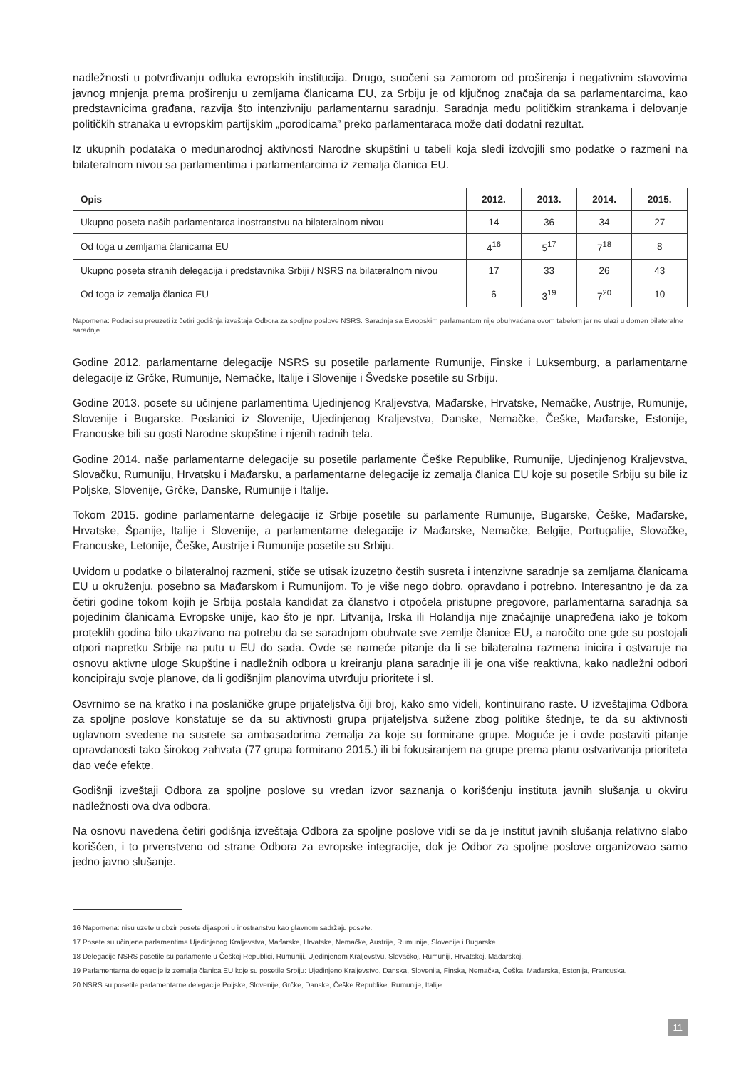nadležnosti u potvrđivanju odluka evropskih institucija. Drugo, suočeni sa zamorom od proširenja i negativnim stavovima javnog mnjenja prema proširenju u zemljama članicama EU, za Srbiju je od ključnog značaja da sa parlamentarcima, kao predstavnicima građana, razvija što intenzivniju parlamentarnu saradnju. Saradnja među političkim strankama i delovanje političkih stranaka u evropskim partijskim „porodicama” preko parlamentaraca može dati dodatni rezultat.
Iz ukupnih podataka o međunarodnoj aktivnosti Narodne skupštini u tabeli koja sledi izdvojili smo podatke o razmeni na bilateralnom nivou sa parlamentima i parlamentarcima iz zemalja članica EU.
| Opis | 2012. | 2013. | 2014. | 2015. |
| --- | --- | --- | --- | --- |
| Ukupno poseta naših parlamentarca inostranstvu na bilateralnom nivou | 14 | 36 | 34 | 27 |
| Od toga u zemljama članicama EU | 4<sup>16</sup> | 5<sup>17</sup> | 7<sup>18</sup> | 8 |
| Ukupno poseta stranih delegacija i predstavnika Srbiji / NSRS na bilateralnom nivou | 17 | 33 | 26 | 43 |
| Od toga iz zemalja članica EU | 6 | 3<sup>19</sup> | 7<sup>20</sup> | 10 |
Napomena: Podaci su preuzeti iz četiri godišnja izveštaja Odbora za spoljne poslove NSRS. Saradnja sa Evropskim parlamentom nije obuhvaćena ovom tabelom jer ne ulazi u domen bilateralne saradnje.
Godine 2012. parlamentarne delegacije NSRS su posetile parlamente Rumunije, Finske i Luksemburg, a parlamentarne delegacije iz Grčke, Rumunije, Nemačke, Italije i Slovenije i Švedske posetile su Srbiju.
Godine 2013. posete su učinjene parlamentima Ujedinjenog Kraljevstva, Mađarske, Hrvatske, Nemačke, Austrije, Rumunije, Slovenije i Bugarske. Poslanici iz Slovenije, Ujedinjenog Kraljevstva, Danske, Nemačke, Češke, Mađarske, Estonije, Francuske bili su gosti Narodne skupštine i njenih radnih tela.
Godine 2014. naše parlamentarne delegacije su posetile parlamente Češke Republike, Rumunije, Ujedinjenog Kraljevstva, Slovačku, Rumuniju, Hrvatsku i Mađarsku, a parlamentarne delegacije iz zemalja članica EU koje su posetile Srbiju su bile iz Poljske, Slovenije, Grčke, Danske, Rumunije i Italije.
Tokom 2015. godine parlamentarne delegacije iz Srbije posetile su parlamente Rumunije, Bugarske, Češke, Mađarske, Hrvatske, Španije, Italije i Slovenije, a parlamentarne delegacije iz Mađarske, Nemačke, Belgije, Portugalije, Slovačke, Francuske, Letonije, Češke, Austrije i Rumunije posetile su Srbiju.
Uvidom u podatke o bilateralnoj razmeni, stiče se utisak izuzetno čestih susreta i intenzivne saradnje sa zemljama članicama EU u okruženju, posebno sa Mađarskom i Rumunijom. To je više nego dobro, opravdano i potrebno. Interesantno je da za četiri godine tokom kojih je Srbija postala kandidat za članstvo i otpočela pristupne pregovore, parlamentarna saradnja sa pojedinim članicama Evropske unije, kao što je npr. Litvanija, Irska ili Holandija nije značajnije unapređena iako je tokom proteklih godina bilo ukazivano na potrebu da se saradnjom obuhvate sve zemlje članice EU, a naročito one gde su postojali otpori napretku Srbije na putu u EU do sada. Ovde se nameće pitanje da li se bilateralna razmena inicira i ostvaruje na osnovu aktivne uloge Skupštine i nadležnih odbora u kreiranju plana saradnje ili je ona više reaktivna, kako nadležni odbori koncipiraju svoje planove, da li godišnjim planovima utvrđuju prioritete i sl.
Osvrnimo se na kratko i na poslaničke grupe prijateljstva čiji broj, kako smo videli, kontinuirano raste. U izveštajima Odbora za spoljne poslove konstatuje se da su aktivnosti grupa prijateljstva sužene zbog politike štednje, te da su aktivnosti uglavnom svedene na susrete sa ambasadorima zemalja za koje su formirane grupe. Moguće je i ovde postaviti pitanje opravdanosti tako širokog zahvata (77 grupa formirano 2015.) ili bi fokusiranjem na grupe prema planu ostvarivanja prioriteta dao veće efekte.
Godišnji izveštaji Odbora za spoljne poslove su vredan izvor saznanja o korišćenju instituta javnih slušanja u okviru nadležnosti ova dva odbora.
Na osnovu navedena četiri godišnja izveštaja Odbora za spoljne poslove vidi se da je institut javnih slušanja relativno slabo korišćen, i to prvenstveno od strane Odbora za evropske integracije, dok je Odbor za spoljne poslove organizovao samo jedno javno slušanje.
16 Napomena: nisu uzete u obzir posete dijaspori u inostranstvu kao glavnom sadržaju posete.
17 Posete su učinjene parlamentima Ujedinjenog Kraljevstva, Mađarske, Hrvatske, Nemačke, Austrije, Rumunije, Slovenije i Bugarske.
18 Delegacije NSRS posetile su parlamente u Češkoj Republici, Rumuniji, Ujedinjenom Kraljevstvu, Slovačkoj, Rumuniji, Hrvatskoj, Mađarskoj.
19 Parlamentarna delegacije iz zemalja članica EU koje su posetile Srbiju: Ujedinjeno Kraljevstvo, Danska, Slovenija, Finska, Nemačka, Češka, Mađarska, Estonija, Francuska.
20 NSRS su posetile parlamentarne delegacije Poljske, Slovenije, Grčke, Danske, Češke Republike, Rumunije, Italije.
11